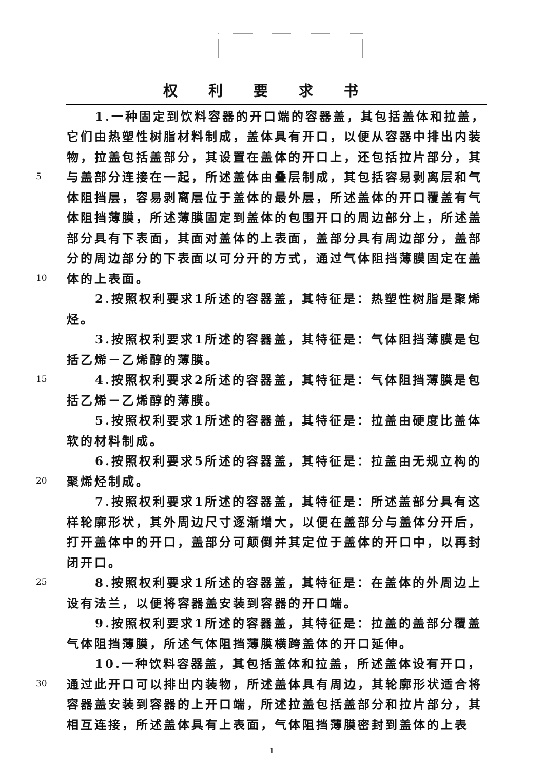权利要求书
1.一种固定到饮料容器的开口端的容器盖，其包括盖体和拉盖，
它们由热塑性树脂材料制成，盖体具有开口，以便从容器中排出内装
物，拉盖包括盖部分，其设置在盖体的开口上，还包括拉片部分，其
5 与盖部分连接在一起，所述盖体由叠层制成，其包括容易剥离层和气
体阻挡层，容易剥离层位于盖体的最外层，所述盖体的开口覆盖有气
体阻挡薄膜，所述薄膜固定到盖体的包围开口的周边部分上，所述盖
部分具有下表面，其面对盖体的上表面，盖部分具有周边部分，盖部
分的周边部分的下表面以可分开的方式，通过气体阻挡薄膜固定在盖
10 体的上表面。
2.按照权利要求1所述的容器盖，其特征是：热塑性树脂是聚烯
烃。
3.按照权利要求1所述的容器盖，其特征是：气体阻挡薄膜是包
括乙烯－乙烯醇的薄膜。
15 4.按照权利要求2所述的容器盖，其特征是：气体阻挡薄膜是包
括乙烯－乙烯醇的薄膜。
5.按照权利要求1所述的容器盖，其特征是：拉盖由硬度比盖体
软的材料制成。
6.按照权利要求5所述的容器盖，其特征是：拉盖由无规立构的
20 聚烯烃制成。
7.按照权利要求1所述的容器盖，其特征是：所述盖部分具有这
样轮廓形状，其外周边尺寸逐渐增大，以便在盖部分与盖体分开后，
打开盖体中的开口，盖部分可颠倒并其定位于盖体的开口中，以再封
闭开口。
25 8.按照权利要求1所述的容器盖，其特征是：在盖体的外周边上
设有法兰，以便将容器盖安装到容器的开口端。
9.按照权利要求1所述的容器盖，其特征是：拉盖的盖部分覆盖
气体阻挡薄膜，所述气体阻挡薄膜横跨盖体的开口延伸。
10.一种饮料容器盖，其包括盖体和拉盖，所述盖体设有开口，
30 通过此开口可以排出内装物，所述盖体具有周边，其轮廓形状适合将
容器盖安装到容器的上开口端，所述拉盖包括盖部分和拉片部分，其
相互连接，所述盖体具有上表面，气体阻挡薄膜密封到盖体的上表
1